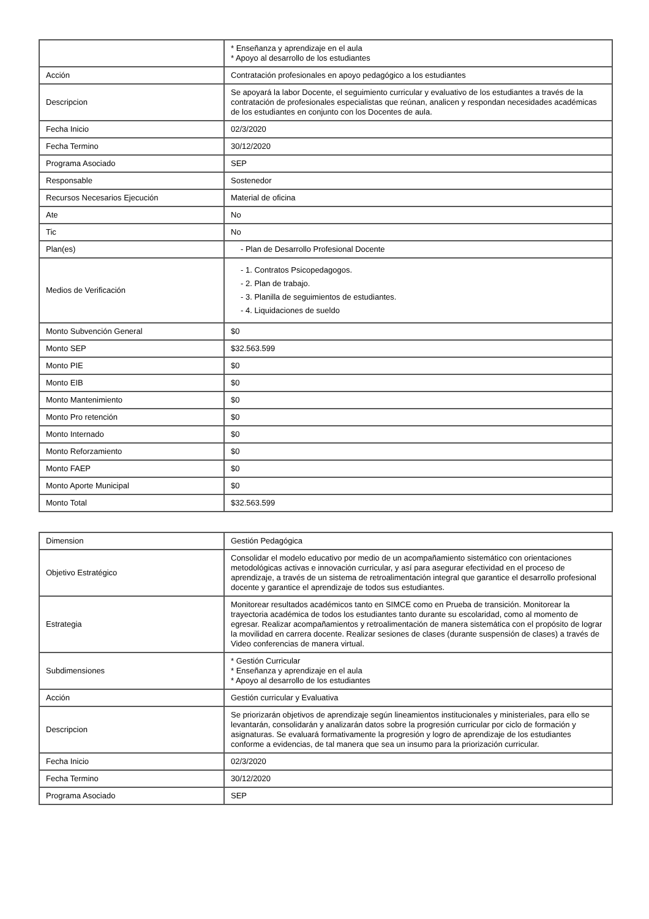| | * Enseñanza y aprendizaje en el aula * Apoyo al desarrollo de los estudiantes |
| Acción | Contratación profesionales en apoyo pedagógico a los estudiantes |
| Descripcion | Se apoyará la labor Docente, el seguimiento curricular y evaluativo de los estudiantes a través de la contratación de profesionales especialistas que reúnan, analicen y respondan necesidades académicas de los estudiantes en conjunto con los Docentes de aula. |
| Fecha Inicio | 02/3/2020 |
| Fecha Termino | 30/12/2020 |
| Programa Asociado | SEP |
| Responsable | Sostenedor |
| Recursos Necesarios Ejecución | Material de oficina |
| Ate | No |
| Tic | No |
| Plan(es) | - Plan de Desarrollo Profesional Docente |
| Medios de Verificación | - 1. Contratos Psicopedagogos. - 2. Plan de trabajo. - 3. Planilla de seguimientos de estudiantes. - 4. Liquidaciones de sueldo |
| Monto Subvención General | $0 |
| Monto SEP | $32.563.599 |
| Monto PIE | $0 |
| Monto EIB | $0 |
| Monto Mantenimiento | $0 |
| Monto Pro retención | $0 |
| Monto Internado | $0 |
| Monto Reforzamiento | $0 |
| Monto FAEP | $0 |
| Monto Aporte Municipal | $0 |
| Monto Total | $32.563.599 |
| Dimension | Gestión Pedagógica |
| Objetivo Estratégico | Consolidar el modelo educativo por medio de un acompañamiento sistemático con orientaciones metodológicas activas e innovación curricular, y así para asegurar efectividad en el proceso de aprendizaje, a través de un sistema de retroalimentación integral que garantice el desarrollo profesional docente y garantice el aprendizaje de todos sus estudiantes. |
| Estrategia | Monitorear resultados académicos tanto en SIMCE como en Prueba de transición. Monitorear la trayectoria académica de todos los estudiantes tanto durante su escolaridad, como al momento de egresar. Realizar acompañamientos y retroalimentación de manera sistemática con el propósito de lograr la movilidad en carrera docente. Realizar sesiones de clases (durante suspensión de clases) a través de Video conferencias de manera virtual. |
| Subdimensiones | * Gestión Curricular * Enseñanza y aprendizaje en el aula * Apoyo al desarrollo de los estudiantes |
| Acción | Gestión curricular y Evaluativa |
| Descripcion | Se priorizarán objetivos de aprendizaje según lineamientos institucionales y ministeriales, para ello se levantarán, consolidarán y analizarán datos sobre la progresión curricular por ciclo de formación y asignaturas. Se evaluará formativamente la progresión y logro de aprendizaje de los estudiantes conforme a evidencias, de tal manera que sea un insumo para la priorización curricular. |
| Fecha Inicio | 02/3/2020 |
| Fecha Termino | 30/12/2020 |
| Programa Asociado | SEP |